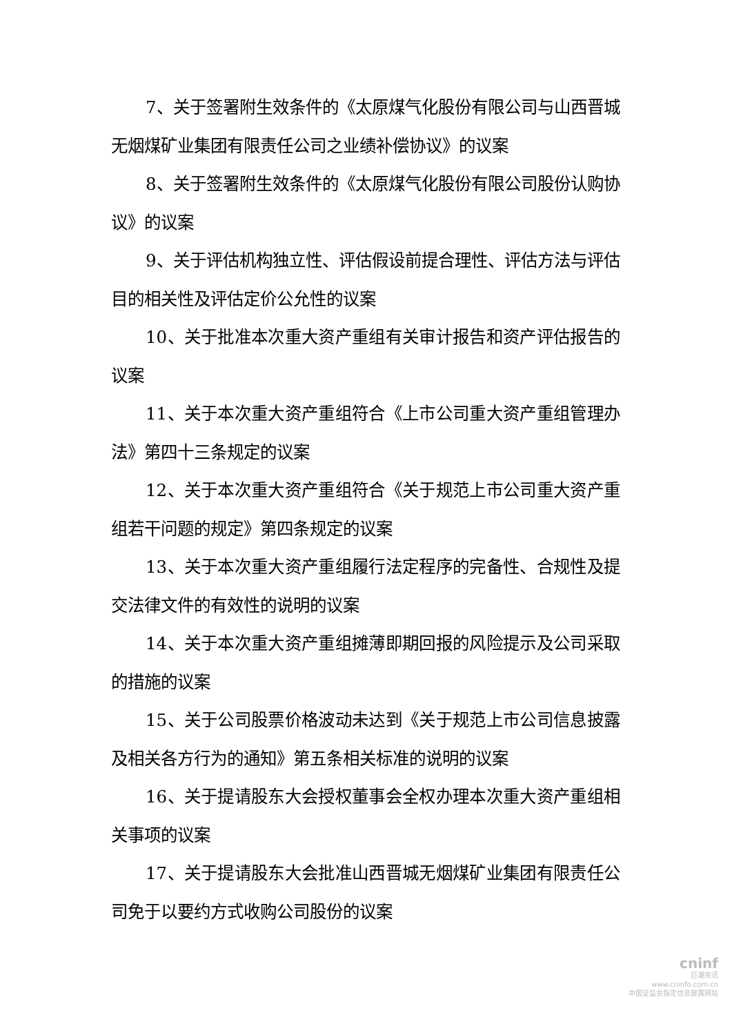7、关于签署附生效条件的《太原煤气化股份有限公司与山西晋城无烟煤矿业集团有限责任公司之业绩补偿协议》的议案
8、关于签署附生效条件的《太原煤气化股份有限公司股份认购协议》的议案
9、关于评估机构独立性、评估假设前提合理性、评估方法与评估目的相关性及评估定价公允性的议案
10、关于批准本次重大资产重组有关审计报告和资产评估报告的议案
11、关于本次重大资产重组符合《上市公司重大资产重组管理办法》第四十三条规定的议案
12、关于本次重大资产重组符合《关于规范上市公司重大资产重组若干问题的规定》第四条规定的议案
13、关于本次重大资产重组履行法定程序的完备性、合规性及提交法律文件的有效性的说明的议案
14、关于本次重大资产重组摊薄即期回报的风险提示及公司采取的措施的议案
15、关于公司股票价格波动未达到《关于规范上市公司信息披露及相关各方行为的通知》第五条相关标准的说明的议案
16、关于提请股东大会授权董事会全权办理本次重大资产重组相关事项的议案
17、关于提请股东大会批准山西晋城无烟煤矿业集团有限责任公司免于以要约方式收购公司股份的议案
cninf
巨潮资讯
www.cninfo.com.cn
中国证监会指定信息披露网站